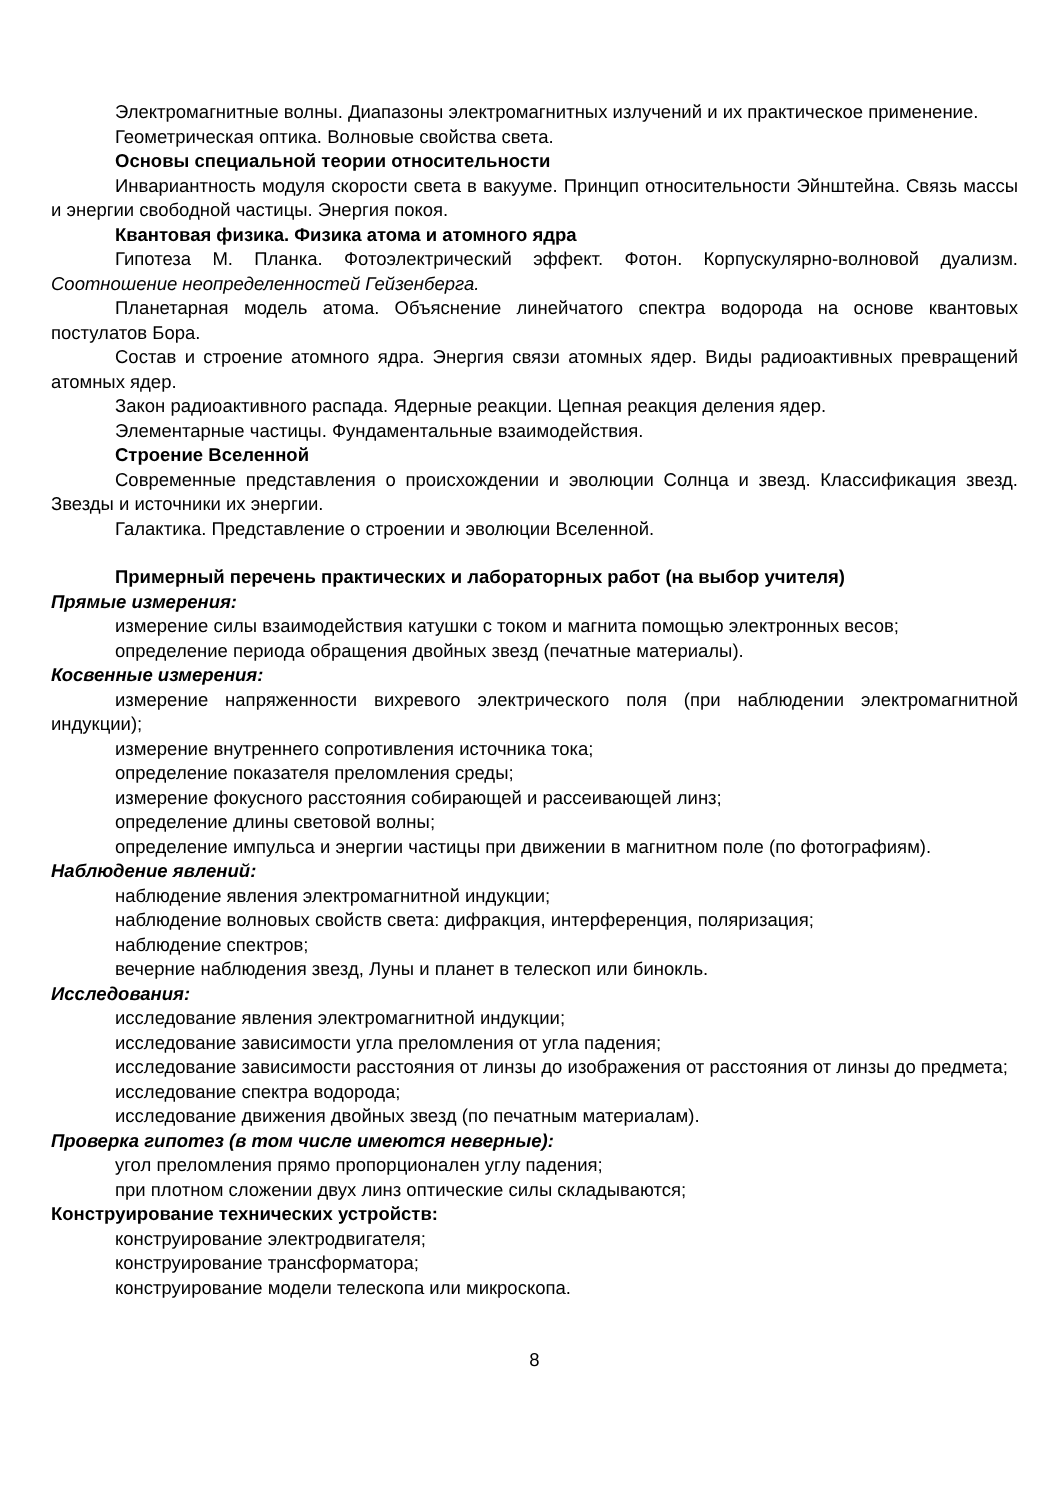Электромагнитные волны. Диапазоны электромагнитных излучений и их практическое применение.
Геометрическая оптика. Волновые свойства света.
Основы специальной теории относительности
Инвариантность модуля скорости света в вакууме. Принцип относительности Эйнштейна. Связь массы и энергии свободной частицы. Энергия покоя.
Квантовая физика. Физика атома и атомного ядра
Гипотеза М. Планка. Фотоэлектрический эффект. Фотон. Корпускулярно-волновой дуализм. Соотношение неопределенностей Гейзенберга.
Планетарная модель атома. Объяснение линейчатого спектра водорода на основе квантовых постулатов Бора.
Состав и строение атомного ядра. Энергия связи атомных ядер. Виды радиоактивных превращений атомных ядер.
Закон радиоактивного распада. Ядерные реакции. Цепная реакция деления ядер.
Элементарные частицы. Фундаментальные взаимодействия.
Строение Вселенной
Современные представления о происхождении и эволюции Солнца и звезд. Классификация звезд. Звезды и источники их энергии.
Галактика. Представление о строении и эволюции Вселенной.
Примерный перечень практических и лабораторных работ (на выбор учителя)
Прямые измерения:
измерение силы взаимодействия катушки с током и магнита помощью электронных весов;
определение периода обращения двойных звезд (печатные материалы).
Косвенные измерения:
измерение напряженности вихревого электрического поля (при наблюдении электромагнитной индукции);
измерение внутреннего сопротивления источника тока;
определение показателя преломления среды;
измерение фокусного расстояния собирающей и рассеивающей линз;
определение длины световой волны;
определение импульса и энергии частицы при движении в магнитном поле (по фотографиям).
Наблюдение явлений:
наблюдение явления электромагнитной индукции;
наблюдение волновых свойств света: дифракция, интерференция, поляризация;
наблюдение спектров;
вечерние наблюдения звезд, Луны и планет в телескоп или бинокль.
Исследования:
исследование явления электромагнитной индукции;
исследование зависимости угла преломления от угла падения;
исследование зависимости расстояния от линзы до изображения от расстояния от линзы до предмета;
исследование спектра водорода;
исследование движения двойных звезд (по печатным материалам).
Проверка гипотез (в том числе имеются неверные):
угол преломления прямо пропорционален углу падения;
при плотном сложении двух линз оптические силы складываются;
Конструирование технических устройств:
конструирование электродвигателя;
конструирование трансформатора;
конструирование модели телескопа или микроскопа.
8